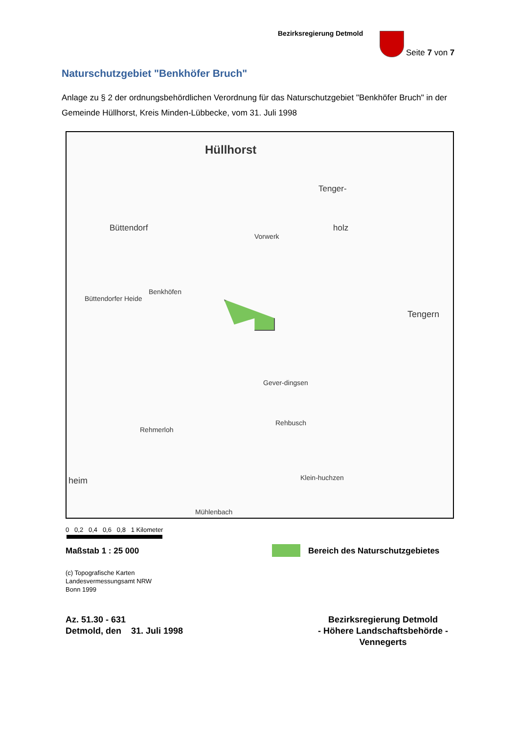Bezirksregierung Detmold
Seite 7 von 7
Naturschutzgebiet "Benkhöfer Bruch"
Anlage zu § 2 der ordnungsbehördlichen Verordnung für das Naturschutzgebiet "Benkhöfer Bruch" in der Gemeinde Hüllhorst, Kreis Minden-Lübbecke, vom 31. Juli 1998
Hüllhorst
Tenger-
holz Büttendorf
Vorwerk
Benkhöfen
Büttendorfer Heide
Tengern
Gever-dingsen
Rehbusch
Rehmerloh
heim Klein-huchzen
Mühlenbach
0 0,2 0,4 0,6 0,8 1 Kilometer
Maßstab 1 : 25 000
Bereich des Naturschutzgebietes
(c) Topografische Karten
Landesvermessungsamt NRW
Bonn 1999
Az. 51.30 - 631
Detmold, den 31. Juli 1998
Bezirksregierung Detmold
- Höhere Landschaftsbehörde -
Vennegerts